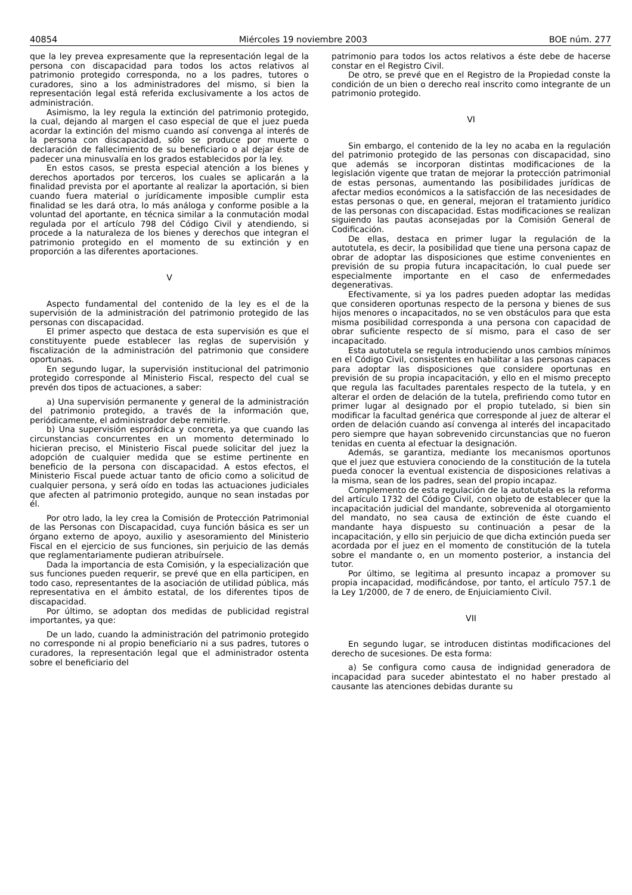40854 Miércoles 19 noviembre 2003 BOE núm. 277
que la ley prevea expresamente que la representación legal de la persona con discapacidad para todos los actos relativos al patrimonio protegido corresponda, no a los padres, tutores o curadores, sino a los administradores del mismo, si bien la representación legal está referida exclusivamente a los actos de administración.
Asimismo, la ley regula la extinción del patrimonio protegido, la cual, dejando al margen el caso especial de que el juez pueda acordar la extinción del mismo cuando así convenga al interés de la persona con discapacidad, sólo se produce por muerte o declaración de fallecimiento de su beneficiario o al dejar éste de padecer una minusvalía en los grados establecidos por la ley.
En estos casos, se presta especial atención a los bienes y derechos aportados por terceros, los cuales se aplicarán a la finalidad prevista por el aportante al realizar la aportación, si bien cuando fuera material o jurídicamente imposible cumplir esta finalidad se les dará otra, lo más análoga y conforme posible a la voluntad del aportante, en técnica similar a la conmutación modal regulada por el artículo 798 del Código Civil y atendiendo, si procede a la naturaleza de los bienes y derechos que integran el patrimonio protegido en el momento de su extinción y en proporción a las diferentes aportaciones.
V
Aspecto fundamental del contenido de la ley es el de la supervisión de la administración del patrimonio protegido de las personas con discapacidad.
El primer aspecto que destaca de esta supervisión es que el constituyente puede establecer las reglas de supervisión y fiscalización de la administración del patrimonio que considere oportunas.
En segundo lugar, la supervisión institucional del patrimonio protegido corresponde al Ministerio Fiscal, respecto del cual se prevén dos tipos de actuaciones, a saber:
a) Una supervisión permanente y general de la administración del patrimonio protegido, a través de la información que, periódicamente, el administrador debe remitirle.
b) Una supervisión esporádica y concreta, ya que cuando las circunstancias concurrentes en un momento determinado lo hicieran preciso, el Ministerio Fiscal puede solicitar del juez la adopción de cualquier medida que se estime pertinente en beneficio de la persona con discapacidad. A estos efectos, el Ministerio Fiscal puede actuar tanto de oficio como a solicitud de cualquier persona, y será oído en todas las actuaciones judiciales que afecten al patrimonio protegido, aunque no sean instadas por él.
Por otro lado, la ley crea la Comisión de Protección Patrimonial de las Personas con Discapacidad, cuya función básica es ser un órgano externo de apoyo, auxilio y asesoramiento del Ministerio Fiscal en el ejercicio de sus funciones, sin perjuicio de las demás que reglamentariamente pudieran atribuírsele.
Dada la importancia de esta Comisión, y la especialización que sus funciones pueden requerir, se prevé que en ella participen, en todo caso, representantes de la asociación de utilidad pública, más representativa en el ámbito estatal, de los diferentes tipos de discapacidad.
Por último, se adoptan dos medidas de publicidad registral importantes, ya que:
De un lado, cuando la administración del patrimonio protegido no corresponde ni al propio beneficiario ni a sus padres, tutores o curadores, la representación legal que el administrador ostenta sobre el beneficiario del
patrimonio para todos los actos relativos a éste debe de hacerse constar en el Registro Civil.
De otro, se prevé que en el Registro de la Propiedad conste la condición de un bien o derecho real inscrito como integrante de un patrimonio protegido.
VI
Sin embargo, el contenido de la ley no acaba en la regulación del patrimonio protegido de las personas con discapacidad, sino que además se incorporan distintas modificaciones de la legislación vigente que tratan de mejorar la protección patrimonial de estas personas, aumentando las posibilidades jurídicas de afectar medios económicos a la satisfacción de las necesidades de estas personas o que, en general, mejoran el tratamiento jurídico de las personas con discapacidad. Estas modificaciones se realizan siguiendo las pautas aconsejadas por la Comisión General de Codificación.
De ellas, destaca en primer lugar la regulación de la autotutela, es decir, la posibilidad que tiene una persona capaz de obrar de adoptar las disposiciones que estime convenientes en previsión de su propia futura incapacitación, lo cual puede ser especialmente importante en el caso de enfermedades degenerativas.
Efectivamente, si ya los padres pueden adoptar las medidas que consideren oportunas respecto de la persona y bienes de sus hijos menores o incapacitados, no se ven obstáculos para que esta misma posibilidad corresponda a una persona con capacidad de obrar suficiente respecto de sí mismo, para el caso de ser incapacitado.
Esta autotutela se regula introduciendo unos cambios mínimos en el Código Civil, consistentes en habilitar a las personas capaces para adoptar las disposiciones que considere oportunas en previsión de su propia incapacitación, y ello en el mismo precepto que regula las facultades parentales respecto de la tutela, y en alterar el orden de delación de la tutela, prefiriendo como tutor en primer lugar al designado por el propio tutelado, si bien sin modificar la facultad genérica que corresponde al juez de alterar el orden de delación cuando así convenga al interés del incapacitado pero siempre que hayan sobrevenido circunstancias que no fueron tenidas en cuenta al efectuar la designación.
Además, se garantiza, mediante los mecanismos oportunos que el juez que estuviera conociendo de la constitución de la tutela pueda conocer la eventual existencia de disposiciones relativas a la misma, sean de los padres, sean del propio incapaz.
Complemento de esta regulación de la autotutela es la reforma del artículo 1732 del Código Civil, con objeto de establecer que la incapacitación judicial del mandante, sobrevenida al otorgamiento del mandato, no sea causa de extinción de éste cuando el mandante haya dispuesto su continuación a pesar de la incapacitación, y ello sin perjuicio de que dicha extinción pueda ser acordada por el juez en el momento de constitución de la tutela sobre el mandante o, en un momento posterior, a instancia del tutor.
Por último, se legitima al presunto incapaz a promover su propia incapacidad, modificándose, por tanto, el artículo 757.1 de la Ley 1/2000, de 7 de enero, de Enjuiciamiento Civil.
VII
En segundo lugar, se introducen distintas modificaciones del derecho de sucesiones. De esta forma:
a) Se configura como causa de indignidad generadora de incapacidad para suceder abintestato el no haber prestado al causante las atenciones debidas durante su